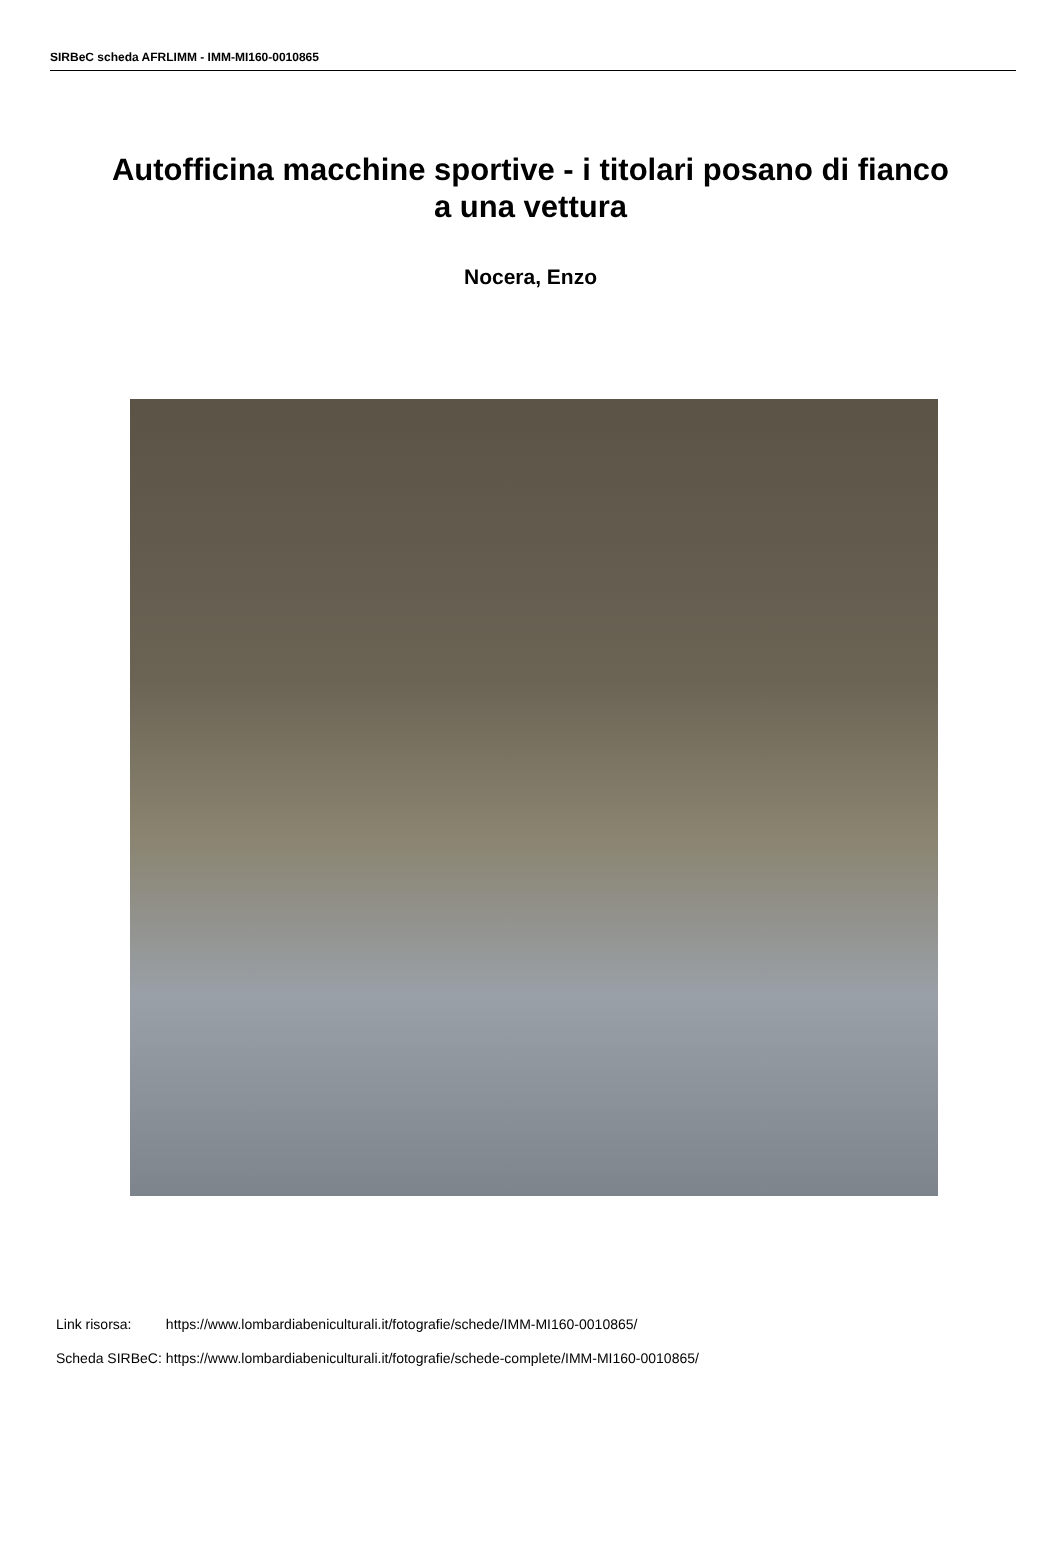SIRBeC scheda AFRLIMM - IMM-MI160-0010865
Autofficina macchine sportive - i titolari posano di fianco a una vettura
Nocera, Enzo
| Link risorsa: | https://www.lombardiabeniculturali.it/fotografie/schede/IMM-MI160-0010865/ |
| Scheda SIRBeC: | https://www.lombardiabeniculturali.it/fotografie/schede-complete/IMM-MI160-0010865/ |